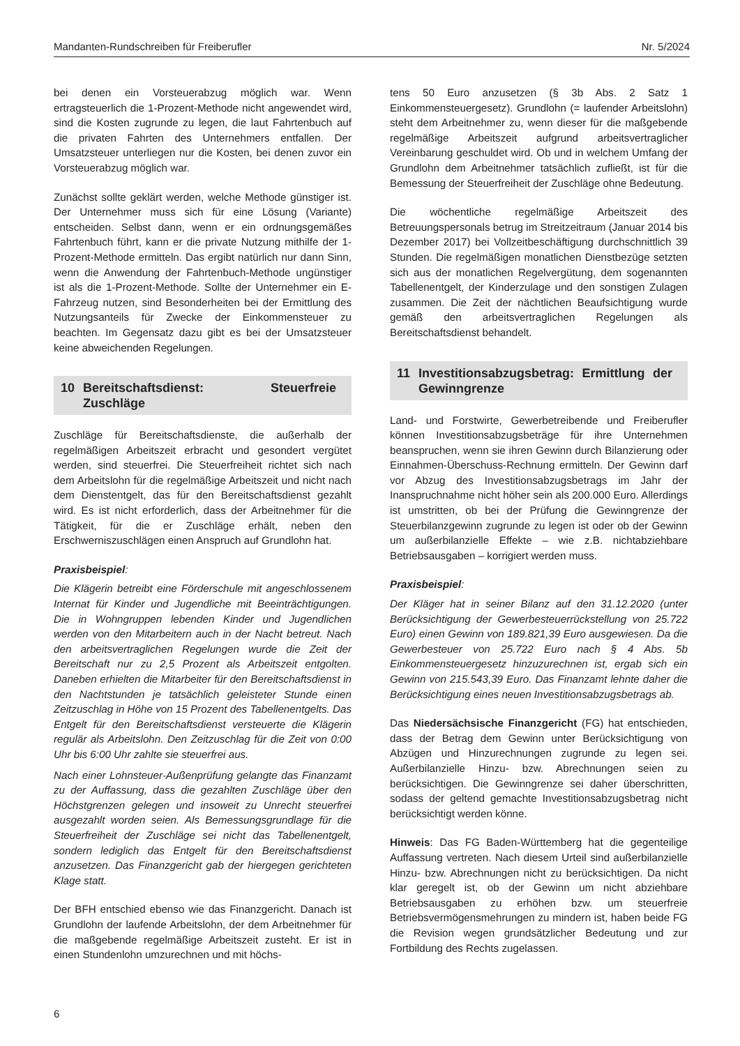Mandanten-Rundschreiben für Freiberufler Nr. 5/2024
bei denen ein Vorsteuerabzug möglich war. Wenn ertragsteuerlich die 1-Prozent-Methode nicht angewendet wird, sind die Kosten zugrunde zu legen, die laut Fahrtenbuch auf die privaten Fahrten des Unternehmers entfallen. Der Umsatzsteuer unterliegen nur die Kosten, bei denen zuvor ein Vorsteuerabzug möglich war.
Zunächst sollte geklärt werden, welche Methode günstiger ist. Der Unternehmer muss sich für eine Lösung (Variante) entscheiden. Selbst dann, wenn er ein ordnungsgemäßes Fahrtenbuch führt, kann er die private Nutzung mithilfe der 1-Prozent-Methode ermitteln. Das ergibt natürlich nur dann Sinn, wenn die Anwendung der Fahrtenbuch-Methode ungünstiger ist als die 1-Prozent-Methode. Sollte der Unternehmer ein E-Fahrzeug nutzen, sind Besonderheiten bei der Ermittlung des Nutzungsanteils für Zwecke der Einkommensteuer zu beachten. Im Gegensatz dazu gibt es bei der Umsatzsteuer keine abweichenden Regelungen.
10 Bereitschaftsdienst: Steuerfreie Zuschläge
Zuschläge für Bereitschaftsdienste, die außerhalb der regelmäßigen Arbeitszeit erbracht und gesondert vergütet werden, sind steuerfrei. Die Steuerfreiheit richtet sich nach dem Arbeitslohn für die regelmäßige Arbeitszeit und nicht nach dem Dienstentgelt, das für den Bereitschaftsdienst gezahlt wird. Es ist nicht erforderlich, dass der Arbeitnehmer für die Tätigkeit, für die er Zuschläge erhält, neben den Erschwerniszuschlägen einen Anspruch auf Grundlohn hat.
Praxisbeispiel:
Die Klägerin betreibt eine Förderschule mit angeschlossenem Internat für Kinder und Jugendliche mit Beeinträchtigungen. Die in Wohngruppen lebenden Kinder und Jugendlichen werden von den Mitarbeitern auch in der Nacht betreut. Nach den arbeitsvertraglichen Regelungen wurde die Zeit der Bereitschaft nur zu 2,5 Prozent als Arbeitszeit entgolten. Daneben erhielten die Mitarbeiter für den Bereitschaftsdienst in den Nachtstunden je tatsächlich geleisteter Stunde einen Zeitzuschlag in Höhe von 15 Prozent des Tabellenentgelts. Das Entgelt für den Bereitschaftsdienst versteuerte die Klägerin regulär als Arbeitslohn. Den Zeitzuschlag für die Zeit von 0:00 Uhr bis 6:00 Uhr zahlte sie steuerfrei aus.
Nach einer Lohnsteuer-Außenprüfung gelangte das Finanzamt zu der Auffassung, dass die gezahlten Zuschläge über den Höchstgrenzen gelegen und insoweit zu Unrecht steuerfrei ausgezahlt worden seien. Als Bemessungsgrundlage für die Steuerfreiheit der Zuschläge sei nicht das Tabellenentgelt, sondern lediglich das Entgelt für den Bereitschaftsdienst anzusetzen. Das Finanzgericht gab der hiergegen gerichteten Klage statt.
Der BFH entschied ebenso wie das Finanzgericht. Danach ist Grundlohn der laufende Arbeitslohn, der dem Arbeitnehmer für die maßgebende regelmäßige Arbeitszeit zusteht. Er ist in einen Stundenlohn umzurechnen und mit höchs-
tens 50 Euro anzusetzen (§ 3b Abs. 2 Satz 1 Einkommensteuergesetz). Grundlohn (= laufender Arbeitslohn) steht dem Arbeitnehmer zu, wenn dieser für die maßgebende regelmäßige Arbeitszeit aufgrund arbeitsvertraglicher Vereinbarung geschuldet wird. Ob und in welchem Umfang der Grundlohn dem Arbeitnehmer tatsächlich zufließt, ist für die Bemessung der Steuerfreiheit der Zuschläge ohne Bedeutung.
Die wöchentliche regelmäßige Arbeitszeit des Betreuungspersonals betrug im Streitzeitraum (Januar 2014 bis Dezember 2017) bei Vollzeitbeschäftigung durchschnittlich 39 Stunden. Die regelmäßigen monatlichen Dienstbezüge setzten sich aus der monatlichen Regelvergütung, dem sogenannten Tabellenentgelt, der Kinderzulage und den sonstigen Zulagen zusammen. Die Zeit der nächtlichen Beaufsichtigung wurde gemäß den arbeitsvertraglichen Regelungen als Bereitschaftsdienst behandelt.
11 Investitionsabzugsbetrag: Ermittlung der Gewinngrenze
Land- und Forstwirte, Gewerbetreibende und Freiberufler können Investitionsabzugsbeträge für ihre Unternehmen beanspruchen, wenn sie ihren Gewinn durch Bilanzierung oder Einnahmen-Überschuss-Rechnung ermitteln. Der Gewinn darf vor Abzug des Investitionsabzugsbetrags im Jahr der Inanspruchnahme nicht höher sein als 200.000 Euro. Allerdings ist umstritten, ob bei der Prüfung die Gewinngrenze der Steuerbilanzgewinn zugrunde zu legen ist oder ob der Gewinn um außerbilanzielle Effekte – wie z.B. nichtabziehbare Betriebsausgaben – korrigiert werden muss.
Praxisbeispiel:
Der Kläger hat in seiner Bilanz auf den 31.12.2020 (unter Berücksichtigung der Gewerbesteuerrückstellung von 25.722 Euro) einen Gewinn von 189.821,39 Euro ausgewiesen. Da die Gewerbesteuer von 25.722 Euro nach § 4 Abs. 5b Einkommensteuergesetz hinzuzurechnen ist, ergab sich ein Gewinn von 215.543,39 Euro. Das Finanzamt lehnte daher die Berücksichtigung eines neuen Investitionsabzugsbetrags ab.
Das Niedersächsische Finanzgericht (FG) hat entschieden, dass der Betrag dem Gewinn unter Berücksichtigung von Abzügen und Hinzurechnungen zugrunde zu legen sei. Außerbilanzielle Hinzu- bzw. Abrechnungen seien zu berücksichtigen. Die Gewinngrenze sei daher überschritten, sodass der geltend gemachte Investitionsabzugsbetrag nicht berücksichtigt werden könne.
Hinweis: Das FG Baden-Württemberg hat die gegenteilige Auffassung vertreten. Nach diesem Urteil sind außerbilanzielle Hinzu- bzw. Abrechnungen nicht zu berücksichtigen. Da nicht klar geregelt ist, ob der Gewinn um nicht abziehbare Betriebsausgaben zu erhöhen bzw. um steuerfreie Betriebsvermögensmehrungen zu mindern ist, haben beide FG die Revision wegen grundsätzlicher Bedeutung und zur Fortbildung des Rechts zugelassen.
6